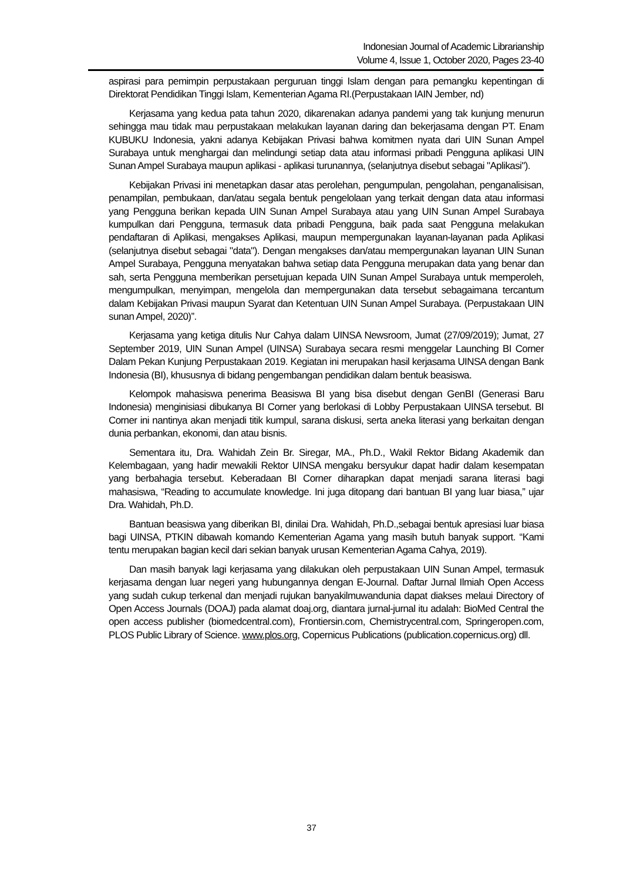Indonesian Journal of Academic Librarianship
Volume 4, Issue 1, October 2020, Pages 23-40
aspirasi para pemimpin perpustakaan perguruan tinggi Islam dengan para pemangku kepentingan di Direktorat Pendidikan Tinggi Islam, Kementerian Agama RI.(Perpustakaan IAIN Jember, nd)
Kerjasama yang kedua pata tahun 2020, dikarenakan adanya pandemi yang tak kunjung menurun sehingga mau tidak mau perpustakaan melakukan layanan daring dan bekerjasama dengan PT. Enam KUBUKU Indonesia, yakni adanya Kebijakan Privasi bahwa komitmen nyata dari UIN Sunan Ampel Surabaya untuk menghargai dan melindungi setiap data atau informasi pribadi Pengguna aplikasi UIN Sunan Ampel Surabaya maupun aplikasi - aplikasi turunannya, (selanjutnya disebut sebagai "Aplikasi").
Kebijakan Privasi ini menetapkan dasar atas perolehan, pengumpulan, pengolahan, penganalisisan, penampilan, pembukaan, dan/atau segala bentuk pengelolaan yang terkait dengan data atau informasi yang Pengguna berikan kepada UIN Sunan Ampel Surabaya atau yang UIN Sunan Ampel Surabaya kumpulkan dari Pengguna, termasuk data pribadi Pengguna, baik pada saat Pengguna melakukan pendaftaran di Aplikasi, mengakses Aplikasi, maupun mempergunakan layanan-layanan pada Aplikasi (selanjutnya disebut sebagai "data"). Dengan mengakses dan/atau mempergunakan layanan UIN Sunan Ampel Surabaya, Pengguna menyatakan bahwa setiap data Pengguna merupakan data yang benar dan sah, serta Pengguna memberikan persetujuan kepada UIN Sunan Ampel Surabaya untuk memperoleh, mengumpulkan, menyimpan, mengelola dan mempergunakan data tersebut sebagaimana tercantum dalam Kebijakan Privasi maupun Syarat dan Ketentuan UIN Sunan Ampel Surabaya. (Perpustakaan UIN sunan Ampel, 2020)”.
Kerjasama yang ketiga ditulis Nur Cahya dalam UINSA Newsroom, Jumat (27/09/2019); Jumat, 27 September 2019, UIN Sunan Ampel (UINSA) Surabaya secara resmi menggelar Launching BI Corner Dalam Pekan Kunjung Perpustakaan 2019. Kegiatan ini merupakan hasil kerjasama UINSA dengan Bank Indonesia (BI), khususnya di bidang pengembangan pendidikan dalam bentuk beasiswa.
Kelompok mahasiswa penerima Beasiswa BI yang bisa disebut dengan GenBI (Generasi Baru Indonesia) menginisiasi dibukanya BI Corner yang berlokasi di Lobby Perpustakaan UINSA tersebut. BI Corner ini nantinya akan menjadi titik kumpul, sarana diskusi, serta aneka literasi yang berkaitan dengan dunia perbankan, ekonomi, dan atau bisnis.
Sementara itu, Dra. Wahidah Zein Br. Siregar, MA., Ph.D., Wakil Rektor Bidang Akademik dan Kelembagaan, yang hadir mewakili Rektor UINSA mengaku bersyukur dapat hadir dalam kesempatan yang berbahagia tersebut. Keberadaan BI Corner diharapkan dapat menjadi sarana literasi bagi mahasiswa, “Reading to accumulate knowledge. Ini juga ditopang dari bantuan BI yang luar biasa,” ujar Dra. Wahidah, Ph.D.
Bantuan beasiswa yang diberikan BI, dinilai Dra. Wahidah, Ph.D.,sebagai bentuk apresiasi luar biasa bagi UINSA, PTKIN dibawah komando Kementerian Agama yang masih butuh banyak support. “Kami tentu merupakan bagian kecil dari sekian banyak urusan Kementerian Agama Cahya, 2019).
Dan masih banyak lagi kerjasama yang dilakukan oleh perpustakaan UIN Sunan Ampel, termasuk kerjasama dengan luar negeri yang hubungannya dengan E-Journal. Daftar Jurnal Ilmiah Open Access yang sudah cukup terkenal dan menjadi rujukan banyakilmuwandunia dapat diakses melaui Directory of Open Access Journals (DOAJ) pada alamat doaj.org, diantara jurnal-jurnal itu adalah: BioMed Central the open access publisher (biomedcentral.com), Frontiersin.com, Chemistrycentral.com, Springeropen.com, PLOS Public Library of Science. www.plos.org, Copernicus Publications (publication.copernicus.org) dll.
37